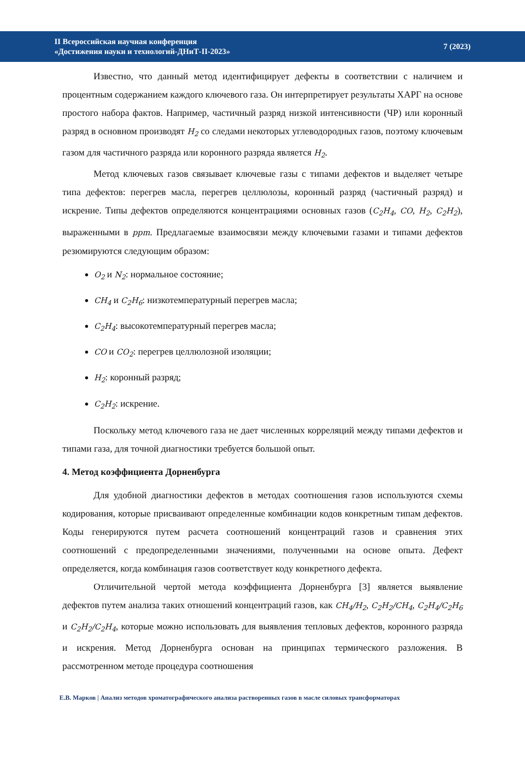II Всероссийская научная конференция
«Достижения науки и технологий-ДНиТ-II-2023»
7 (2023)
Известно, что данный метод идентифицирует дефекты в соответствии с наличием и процентным содержанием каждого ключевого газа. Он интерпретирует результаты ХАРГ на основе простого набора фактов. Например, частичный разряд низкой интенсивности (ЧР) или коронный разряд в основном производят H<sub>2</sub> со следами некоторых углеводородных газов, поэтому ключевым газом для частичного разряда или коронного разряда является H<sub>2</sub>.
Метод ключевых газов связывает ключевые газы с типами дефектов и выделяет четыре типа дефектов: перегрев масла, перегрев целлюлозы, коронный разряд (частичный разряд) и искрение. Типы дефектов определяются концентрациями основных газов (C<sub>2</sub>H<sub>4</sub>, CO, H<sub>2</sub>, C<sub>2</sub>H<sub>2</sub>), выраженными в ppm. Предлагаемые взаимосвязи между ключевыми газами и типами дефектов резюмируются следующим образом:
O<sub>2</sub> и N<sub>2</sub>: нормальное состояние;
CH<sub>4</sub> и C<sub>2</sub>H<sub>6</sub>: низкотемпературный перегрев масла;
C<sub>2</sub>H<sub>4</sub>: высокотемпературный перегрев масла;
CO и CO<sub>2</sub>: перегрев целлюлозной изоляции;
H<sub>2</sub>: коронный разряд;
C<sub>2</sub>H<sub>2</sub>: искрение.
Поскольку метод ключевого газа не дает численных корреляций между типами дефектов и типами газа, для точной диагностики требуется большой опыт.
4. Метод коэффициента Дорненбурга
Для удобной диагностики дефектов в методах соотношения газов используются схемы кодирования, которые присваивают определенные комбинации кодов конкретным типам дефектов. Коды генерируются путем расчета соотношений концентраций газов и сравнения этих соотношений с предопределенными значениями, полученными на основе опыта. Дефект определяется, когда комбинация газов соответствует коду конкретного дефекта.
Отличительной чертой метода коэффициента Дорненбурга [3] является выявление дефектов путем анализа таких отношений концентраций газов, как CH<sub>4</sub>/H<sub>2</sub>, C<sub>2</sub>H<sub>2</sub>/CH<sub>4</sub>, C<sub>2</sub>H<sub>4</sub>/C<sub>2</sub>H<sub>6</sub> и C<sub>2</sub>H<sub>2</sub>/C<sub>2</sub>H<sub>4</sub>, которые можно использовать для выявления тепловых дефектов, коронного разряда и искрения. Метод Дорненбурга основан на принципах термического разложения. В рассмотренном методе процедура соотношения
Е.В. Марков | Анализ методов хроматографического анализа растворенных газов в масле силовых трансформаторах